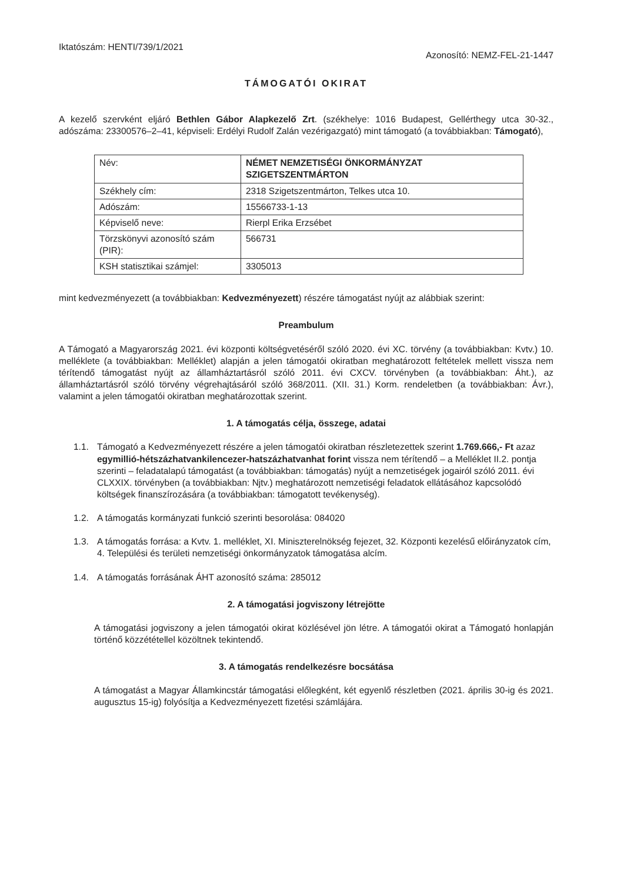Iktatószám: HENTI/739/1/2021
Azonosító: NEMZ-FEL-21-1447
TÁMOGATÓI OKIRAT
A kezelő szervként eljáró Bethlen Gábor Alapkezelő Zrt. (székhelye: 1016 Budapest, Gellérthegy utca 30-32., adószáma: 23300576–2–41, képviseli: Erdélyi Rudolf Zalán vezérigazgató) mint támogató (a továbbiakban: Támogató),
| Név: | NÉMET NEMZETISÉGI ÖNKORMÁNYZAT SZIGETSZENTMÁRTON |
| Székhely cím: | 2318 Szigetszentmárton, Telkes utca 10. |
| Adószám: | 15566733-1-13 |
| Képviselő neve: | Rierpl Erika Erzsébet |
| Törzskönyvi azonosító szám (PIR): | 566731 |
| KSH statisztikai számjel: | 3305013 |
mint kedvezményezett (a továbbiakban: Kedvezményezett) részére támogatást nyújt az alábbiak szerint:
Preambulum
A Támogató a Magyarország 2021. évi központi költségvetéséről szóló 2020. évi XC. törvény (a továbbiakban: Kvtv.) 10. melléklete (a továbbiakban: Melléklet) alapján a jelen támogatói okiratban meghatározott feltételek mellett vissza nem térítendő támogatást nyújt az államháztartásról szóló 2011. évi CXCV. törvényben (a továbbiakban: Áht.), az államháztartásról szóló törvény végrehajtásáról szóló 368/2011. (XII. 31.) Korm. rendeletben (a továbbiakban: Ávr.), valamint a jelen támogatói okiratban meghatározottak szerint.
1. A támogatás célja, összege, adatai
1.1. Támogató a Kedvezményezett részére a jelen támogatói okiratban részletezettek szerint 1.769.666,- Ft azaz egymillió-hétszázhatvankilencezer-hatszázhatvanhat forint vissza nem térítendő – a Melléklet II.2. pontja szerinti – feladatalapú támogatást (a továbbiakban: támogatás) nyújt a nemzetiségek jogairól szóló 2011. évi CLXXIX. törvényben (a továbbiakban: Njtv.) meghatározott nemzetiségi feladatok ellátásához kapcsolódó költségek finanszírozására (a továbbiakban: támogatott tevékenység).
1.2. A támogatás kormányzati funkció szerinti besorolása: 084020
1.3. A támogatás forrása: a Kvtv. 1. melléklet, XI. Miniszterelnökség fejezet, 32. Központi kezelésű előirányzatok cím, 4. Települési és területi nemzetiségi önkormányzatok támogatása alcím.
1.4. A támogatás forrásának ÁHT azonosító száma: 285012
2. A támogatási jogviszony létrejötte
A támogatási jogviszony a jelen támogatói okirat közlésével jön létre. A támogatói okirat a Támogató honlapján történő közzététellel közöltnek tekintendő.
3. A támogatás rendelkezésre bocsátása
A támogatást a Magyar Államkincstár támogatási előlegként, két egyenlő részletben (2021. április 30-ig és 2021. augusztus 15-ig) folyósítja a Kedvezményezett fizetési számlájára.